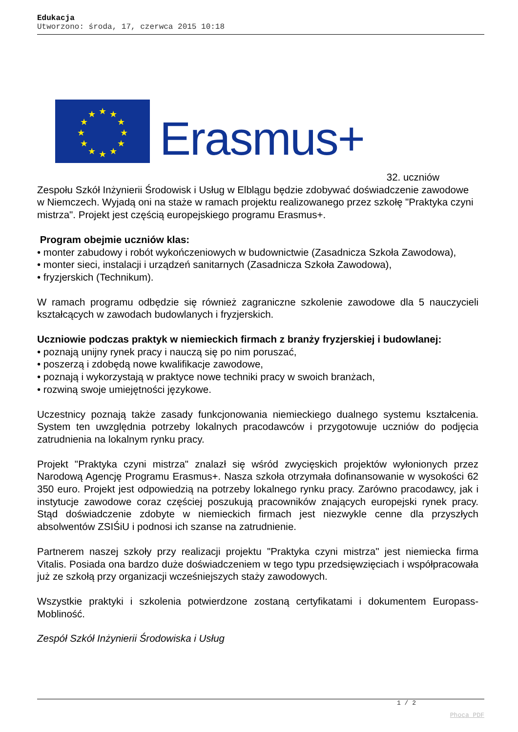Edukacja
Utworzono: środa, 17, czerwca 2015 10:18
★
★
★
★
★
★
★
★
★
★
★
★
Erasmus+
32. uczniów
Zespołu Szkół Inżynierii Środowisk i Usług w Elblągu będzie zdobywać doświadczenie zawodowe w Niemczech. Wyjadą oni na staże w ramach projektu realizowanego przez szkołę "Praktyka czyni mistrza". Projekt jest częścią europejskiego programu Erasmus+.
Program obejmie uczniów klas:
• monter zabudowy i robót wykończeniowych w budownictwie (Zasadnicza Szkoła Zawodowa),
• monter sieci, instalacji i urządzeń sanitarnych (Zasadnicza Szkoła Zawodowa),
• fryzjerskich (Technikum).
W ramach programu odbędzie się również zagraniczne szkolenie zawodowe dla 5 nauczycieli kształcących w zawodach budowlanych i fryzjerskich.
Uczniowie podczas praktyk w niemieckich firmach z branży fryzjerskiej i budowlanej:
• poznają unijny rynek pracy i nauczą się po nim poruszać,
• poszerzą i zdobędą nowe kwalifikacje zawodowe,
• poznają i wykorzystają w praktyce nowe techniki pracy w swoich branżach,
• rozwiną swoje umiejętności językowe.
Uczestnicy poznają także zasady funkcjonowania niemieckiego dualnego systemu kształcenia. System ten uwzględnia potrzeby lokalnych pracodawców i przygotowuje uczniów do podjęcia zatrudnienia na lokalnym rynku pracy.
Projekt "Praktyka czyni mistrza" znalazł się wśród zwycięskich projektów wyłonionych przez Narodową Agencję Programu Erasmus+. Nasza szkoła otrzymała dofinansowanie w wysokości 62 350 euro. Projekt jest odpowiedzią na potrzeby lokalnego rynku pracy. Zarówno pracodawcy, jak i instytucje zawodowe coraz częściej poszukują pracowników znających europejski rynek pracy. Stąd doświadczenie zdobyte w niemieckich firmach jest niezwykle cenne dla przyszłych absolwentów ZSIŚiU i podnosi ich szanse na zatrudnienie.
Partnerem naszej szkoły przy realizacji projektu "Praktyka czyni mistrza" jest niemiecka firma Vitalis. Posiada ona bardzo duże doświadczeniem w tego typu przedsięwzięciach i współpracowała już ze szkołą przy organizacji wcześniejszych staży zawodowych.
Wszystkie praktyki i szkolenia potwierdzone zostaną certyfikatami i dokumentem Europass-Mobliność.
Zespół Szkół Inżynierii Środowiska i Usług
1 / 2
Phoca PDF